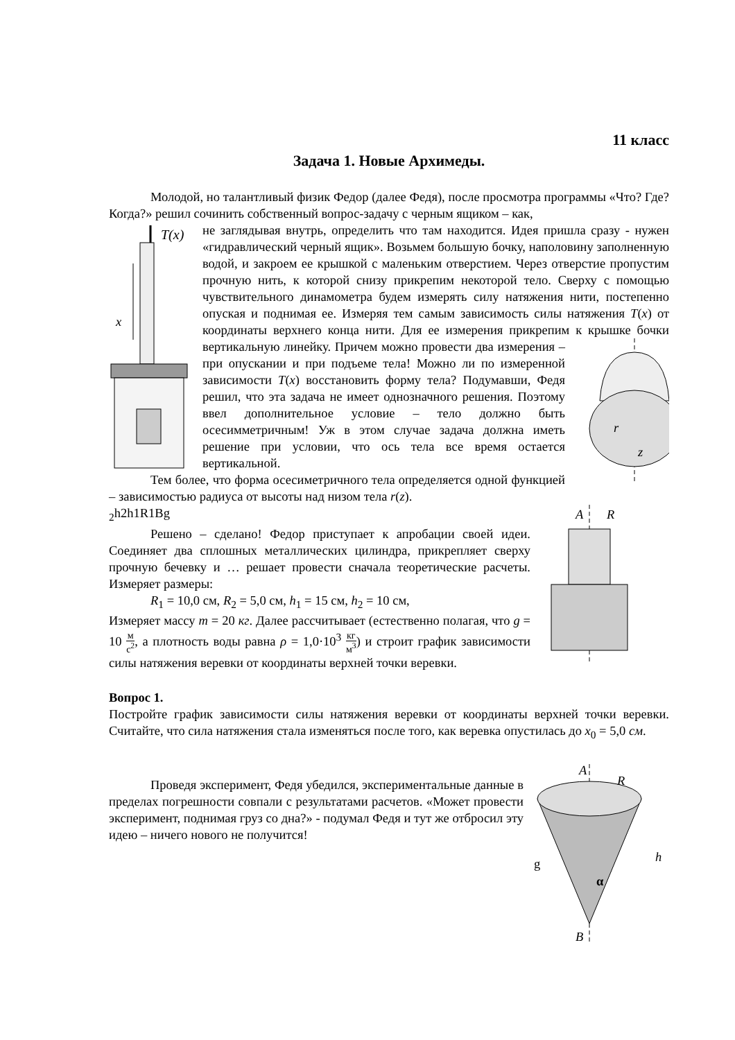11 класс
Задача 1. Новые Архимеды.
Молодой, но талантливый физик Федор (далее Федя), после просмотра программы «Что? Где? Когда?» решил сочинить собственный вопрос-задачу с черным ящиком – как,
T(x)
x
не заглядывая внутрь, определить что там находится. Идея пришла сразу - нужен «гидравлический черный ящик». Возьмем большую бочку, наполовину заполненную водой, и закроем ее крышкой с маленьким отверстием. Через отверстие пропустим прочную нить, к которой снизу прикрепим некоторой тело. Сверху с помощью чувствительного динамометра будем измерять силу натяжения нити, постепенно опуская и поднимая ее. Измеряя тем самым зависимость силы натяжения T(x) от координаты верхнего конца нити. Для ее измерения прикрепим к крышке
r
z
бочки вертикальную линейку. Причем можно провести два измерения – при опускании и при подъеме тела! Можно ли по измеренной зависимости T(x) восстановить форму тела? Подумавши, Федя решил, что эта задача не имеет однозначного решения. Поэтому ввел дополнительное условие – тело должно быть осесимметричным! Уж в этом случае задача должна иметь решение при условии, что ось тела все время остается вертикальной.
Тем более, что форма осесиметричного тела определяется одной функцией – зависимостью радиуса от высоты над низом тела r(z).
A
R2
h2
h1
R1
B
g
Решено – сделано! Федор приступает к апробации своей идеи. Соединяет два сплошных металлических цилиндра, прикрепляет сверху прочную бечевку и … решает провести сначала теоретические расчеты. Измеряет размеры:
R<sub>1</sub> = 10,0 см, R<sub>2</sub> = 5,0 см, h<sub>1</sub> = 15 см, h<sub>2</sub> = 10 см,
Измеряет массу m = 20 кг. Далее рассчитывает (естественно полагая, что g = 10 м с<sup>2</sup>, а плотность воды равна ρ = 1,0·10<sup>3</sup> кг м<sup>3</sup>) и строит график зависимости силы натяжения веревки от координаты верхней точки веревки.
Вопрос 1.
Постройте график зависимости силы натяжения веревки от координаты верхней точки веревки. Считайте, что сила натяжения стала изменяться после того, как веревка опустилась до x<sub>0</sub> = 5,0 см.
A
R
h
α
B
g
Проведя эксперимент, Федя убедился, экспериментальные данные в пределах погрешности совпали с результатами расчетов. «Может провести эксперимент, поднимая груз со дна?» - подумал Федя и тут же отбросил эту идею – ничего нового не получится!